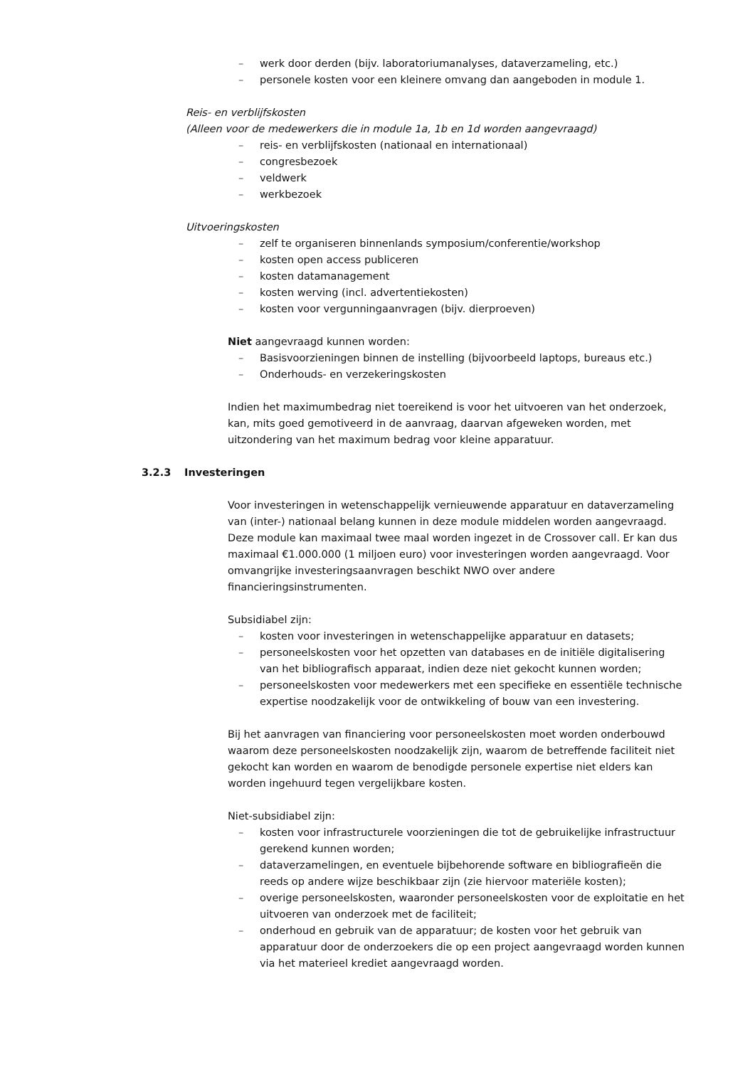– werk door derden (bijv. laboratoriumanalyses, dataverzameling, etc.)
– personele kosten voor een kleinere omvang dan aangeboden in module 1.
Reis- en verblijfskosten
(Alleen voor de medewerkers die in module 1a, 1b en 1d worden aangevraagd)
– reis- en verblijfskosten (nationaal en internationaal)
– congresbezoek
– veldwerk
– werkbezoek
Uitvoeringskosten
– zelf te organiseren binnenlands symposium/conferentie/workshop
– kosten open access publiceren
– kosten datamanagement
– kosten werving (incl. advertentiekosten)
– kosten voor vergunningaanvragen (bijv. dierproeven)
Niet aangevraagd kunnen worden:
– Basisvoorzieningen binnen de instelling (bijvoorbeeld laptops, bureaus etc.)
– Onderhouds- en verzekeringskosten
Indien het maximumbedrag niet toereikend is voor het uitvoeren van het onderzoek, kan, mits goed gemotiveerd in de aanvraag, daarvan afgeweken worden, met uitzondering van het maximum bedrag voor kleine apparatuur.
3.2.3 Investeringen
Voor investeringen in wetenschappelijk vernieuwende apparatuur en dataverzameling van (inter-) nationaal belang kunnen in deze module middelen worden aangevraagd. Deze module kan maximaal twee maal worden ingezet in de Crossover call. Er kan dus maximaal €1.000.000 (1 miljoen euro) voor investeringen worden aangevraagd. Voor omvangrijke investeringsaanvragen beschikt NWO over andere financieringsinstrumenten.
Subsidiabel zijn:
– kosten voor investeringen in wetenschappelijke apparatuur en datasets;
– personeelskosten voor het opzetten van databases en de initiële digitalisering van het bibliografisch apparaat, indien deze niet gekocht kunnen worden;
– personeelskosten voor medewerkers met een specifieke en essentiële technische expertise noodzakelijk voor de ontwikkeling of bouw van een investering.
Bij het aanvragen van financiering voor personeelskosten moet worden onderbouwd waarom deze personeelskosten noodzakelijk zijn, waarom de betreffende faciliteit niet gekocht kan worden en waarom de benodigde personele expertise niet elders kan worden ingehuurd tegen vergelijkbare kosten.
Niet-subsidiabel zijn:
– kosten voor infrastructurele voorzieningen die tot de gebruikelijke infrastructuur gerekend kunnen worden;
– dataverzamelingen, en eventuele bijbehorende software en bibliografieën die reeds op andere wijze beschikbaar zijn (zie hiervoor materiële kosten);
– overige personeelskosten, waaronder personeelskosten voor de exploitatie en het uitvoeren van onderzoek met de faciliteit;
– onderhoud en gebruik van de apparatuur; de kosten voor het gebruik van apparatuur door de onderzoekers die op een project aangevraagd worden kunnen via het materieel krediet aangevraagd worden.